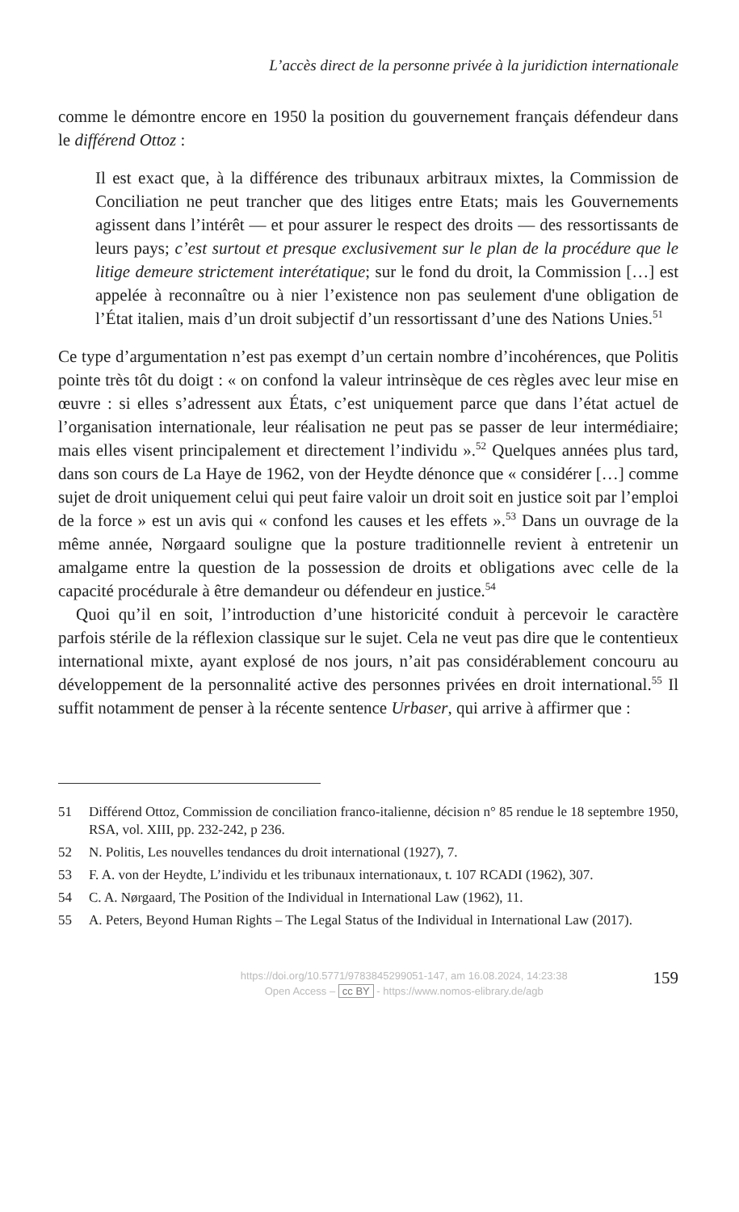L’accès direct de la personne privée à la juridiction internationale
comme le démontre encore en 1950 la position du gouvernement français défendeur dans le différend Ottoz :
Il est exact que, à la différence des tribunaux arbitraux mixtes, la Commission de Conciliation ne peut trancher que des litiges entre Etats; mais les Gouvernements agissent dans l’intérêt — et pour assurer le respect des droits — des ressortissants de leurs pays; c’est surtout et presque exclusivement sur le plan de la procédure que le litige demeure strictement interétatique; sur le fond du droit, la Commission […] est appelée à reconnaître ou à nier l’existence non pas seulement d'une obligation de l’État italien, mais d’un droit subjectif d’un ressortissant d’une des Nations Unies.<sup>51</sup>
Ce type d’argumentation n’est pas exempt d’un certain nombre d’incohérences, que Politis pointe très tôt du doigt : « on confond la valeur intrinsèque de ces règles avec leur mise en œuvre : si elles s’adressent aux États, c’est uniquement parce que dans l’état actuel de l’organisation internationale, leur réalisation ne peut pas se passer de leur intermédiaire; mais elles visent principalement et directement l’individu ».<sup>52</sup> Quelques années plus tard, dans son cours de La Haye de 1962, von der Heydte dénonce que « considérer […] comme sujet de droit uniquement celui qui peut faire valoir un droit soit en justice soit par l’emploi de la force » est un avis qui « confond les causes et les effets ».<sup>53</sup> Dans un ouvrage de la même année, Nørgaard souligne que la posture traditionnelle revient à entretenir un amalgame entre la question de la possession de droits et obligations avec celle de la capacité procédurale à être demandeur ou défendeur en justice.<sup>54</sup>
Quoi qu’il en soit, l’introduction d’une historicité conduit à percevoir le caractère parfois stérile de la réflexion classique sur le sujet. Cela ne veut pas dire que le contentieux international mixte, ayant explosé de nos jours, n’ait pas considérablement concouru au développement de la personnalité active des personnes privées en droit international.<sup>55</sup> Il suffit notamment de penser à la récente sentence Urbaser, qui arrive à affirmer que :
51 Différend Ottoz, Commission de conciliation franco-italienne, décision n° 85 rendue le 18 septembre 1950, RSA, vol. XIII, pp. 232-242, p 236.
52 N. Politis, Les nouvelles tendances du droit international (1927), 7.
53 F. A. von der Heydte, L’individu et les tribunaux internationaux, t. 107 RCADI (1962), 307.
54 C. A. Nørgaard, The Position of the Individual in International Law (1962), 11.
55 A. Peters, Beyond Human Rights – The Legal Status of the Individual in International Law (2017).
https://doi.org/10.5771/9783845299051-147, am 16.08.2024, 14:23:38
Open Access – cc BY - https://www.nomos-elibrary.de/agb
159